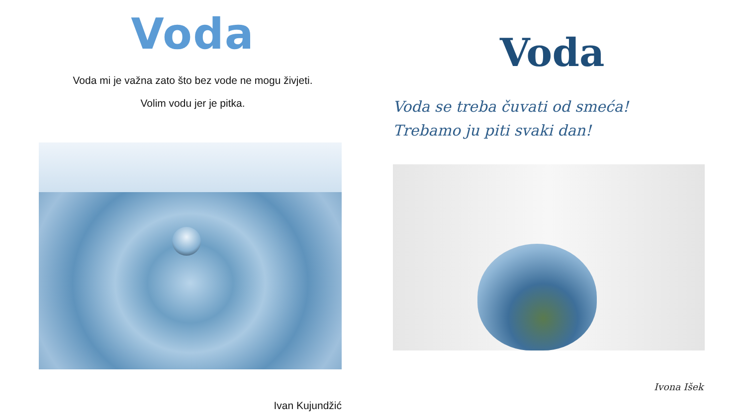Voda
Voda mi je važna zato što bez vode ne mogu živjeti.
Volim vodu jer je pitka.
Ivan Kujundžić
Voda
Voda se treba čuvati od smeća!
Trebamo ju piti svaki dan!
Ivona Išek